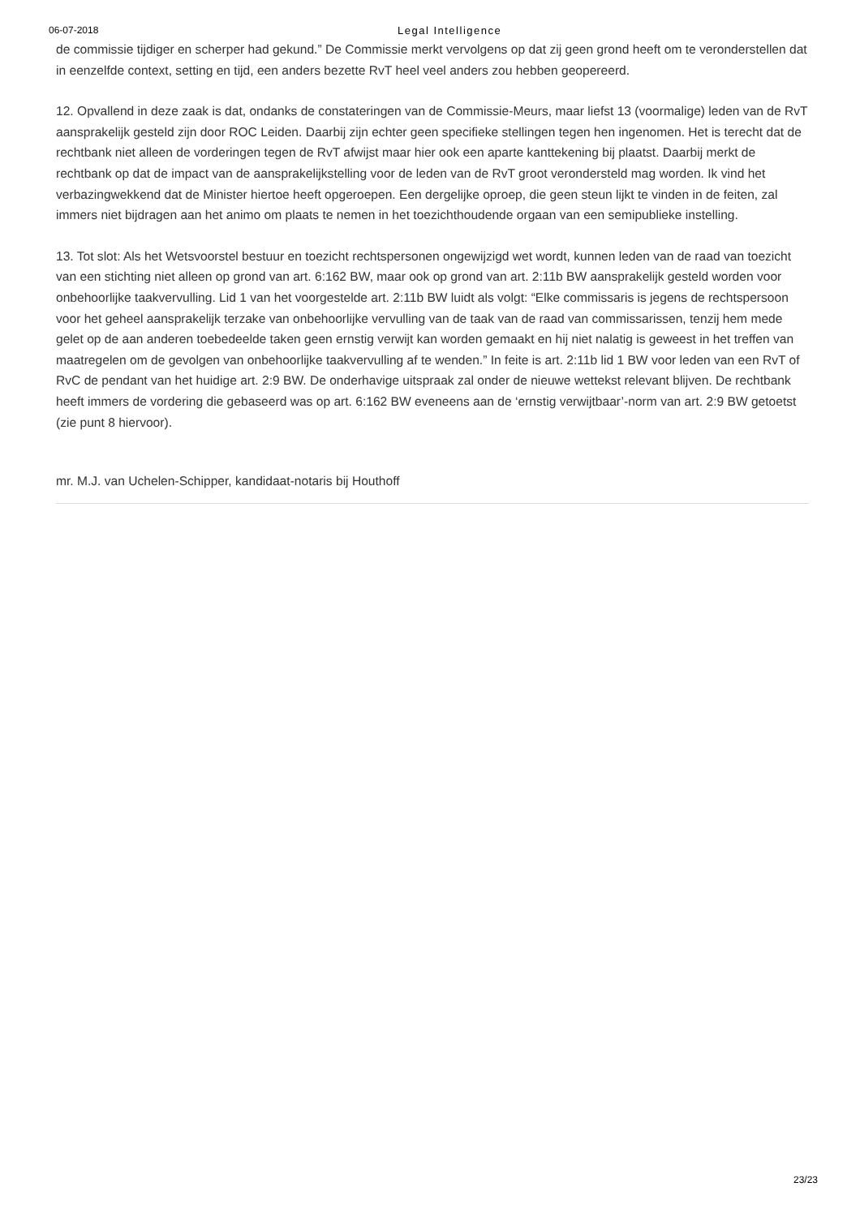06-07-2018 Legal Intelligence
de commissie tijdiger en scherper had gekund.” De Commissie merkt vervolgens op dat zij geen grond heeft om te veronderstellen dat in eenzelfde context, setting en tijd, een anders bezette RvT heel veel anders zou hebben geopereerd.
12. Opvallend in deze zaak is dat, ondanks de constateringen van de Commissie-Meurs, maar liefst 13 (voormalige) leden van de RvT aansprakelijk gesteld zijn door ROC Leiden. Daarbij zijn echter geen specifieke stellingen tegen hen ingenomen. Het is terecht dat de rechtbank niet alleen de vorderingen tegen de RvT afwijst maar hier ook een aparte kanttekening bij plaatst. Daarbij merkt de rechtbank op dat de impact van de aansprakelijkstelling voor de leden van de RvT groot verondersteld mag worden. Ik vind het verbazingwekkend dat de Minister hiertoe heeft opgeroepen. Een dergelijke oproep, die geen steun lijkt te vinden in de feiten, zal immers niet bijdragen aan het animo om plaats te nemen in het toezichthoudende orgaan van een semipublieke instelling.
13. Tot slot: Als het Wetsvoorstel bestuur en toezicht rechtspersonen ongewijzigd wet wordt, kunnen leden van de raad van toezicht van een stichting niet alleen op grond van art. 6:162 BW, maar ook op grond van art. 2:11b BW aansprakelijk gesteld worden voor onbehoorlijke taakvervulling. Lid 1 van het voorgestelde art. 2:11b BW luidt als volgt: “Elke commissaris is jegens de rechtspersoon voor het geheel aansprakelijk terzake van onbehoorlijke vervulling van de taak van de raad van commissarissen, tenzij hem mede gelet op de aan anderen toebedeelde taken geen ernstig verwijt kan worden gemaakt en hij niet nalatig is geweest in het treffen van maatregelen om de gevolgen van onbehoorlijke taakvervulling af te wenden.” In feite is art. 2:11b lid 1 BW voor leden van een RvT of RvC de pendant van het huidige art. 2:9 BW. De onderhavige uitspraak zal onder de nieuwe wettekst relevant blijven. De rechtbank heeft immers de vordering die gebaseerd was op art. 6:162 BW eveneens aan de ‘ernstig verwijtbaar’-norm van art. 2:9 BW getoetst (zie punt 8 hiervoor).
mr. M.J. van Uchelen-Schipper, kandidaat-notaris bij Houthoff
23/23